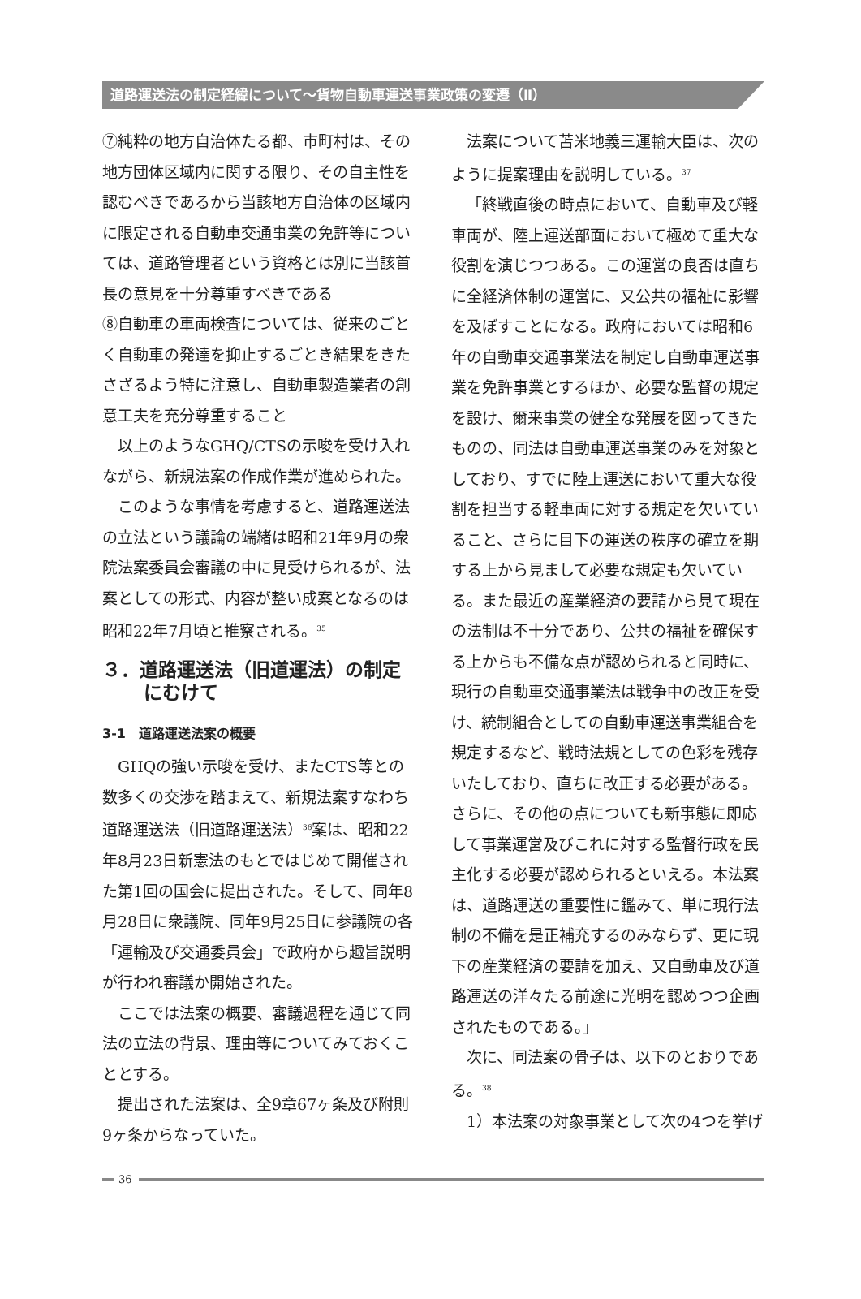道路運送法の制定経緯について～貨物自動車運送事業政策の変遷（Ⅱ）
⑦純粋の地方自治体たる都、市町村は、その地方団体区域内に関する限り、その自主性を認むべきであるから当該地方自治体の区域内に限定される自動車交通事業の免許等については、道路管理者という資格とは別に当該首長の意見を十分尊重すべきである
⑧自動車の車両検査については、従来のごとく自動車の発達を抑止するごとき結果をきたさざるよう特に注意し、自動車製造業者の創意工夫を充分尊重すること
以上のようなGHQ/CTSの示唆を受け入れながら、新規法案の作成作業が進められた。
このような事情を考慮すると、道路運送法の立法という議論の端緒は昭和21年9月の衆院法案委員会審議の中に見受けられるが、法案としての形式、内容が整い成案となるのは昭和22年7月頃と推察される。<sup>35</sup>
３．道路運送法（旧道運法）の制定にむけて
3-1　道路運送法案の概要
GHQの強い示唆を受け、またCTS等との数多くの交渉を踏まえて、新規法案すなわち道路運送法（旧道路運送法）<sup>36</sup>案は、昭和22年8月23日新憲法のもとではじめて開催された第1回の国会に提出された。そして、同年8月28日に衆議院、同年9月25日に参議院の各「運輸及び交通委員会」で政府から趣旨説明が行われ審議か開始された。
ここでは法案の概要、審議過程を通じて同法の立法の背景、理由等についてみておくこととする。
提出された法案は、全9章67ヶ条及び附則9ヶ条からなっていた。
法案について苫米地義三運輸大臣は、次のように提案理由を説明している。<sup>37</sup>
「終戦直後の時点において、自動車及び軽車両が、陸上運送部面において極めて重大な役割を演じつつある。この運営の良否は直ちに全経済体制の運営に、又公共の福祉に影響を及ぼすことになる。政府においては昭和6年の自動車交通事業法を制定し自動車運送事業を免許事業とするほか、必要な監督の規定を設け、爾来事業の健全な発展を図ってきたものの、同法は自動車運送事業のみを対象としており、すでに陸上運送において重大な役割を担当する軽車両に対する規定を欠いていること、さらに目下の運送の秩序の確立を期する上から見まして必要な規定も欠いている。また最近の産業経済の要請から見て現在の法制は不十分であり、公共の福祉を確保する上からも不備な点が認められると同時に、現行の自動車交通事業法は戦争中の改正を受け、統制組合としての自動車運送事業組合を規定するなど、戦時法規としての色彩を残存いたしており、直ちに改正する必要がある。さらに、その他の点についても新事態に即応して事業運営及びこれに対する監督行政を民主化する必要が認められるといえる。本法案は、道路運送の重要性に鑑みて、単に現行法制の不備を是正補充するのみならず、更に現下の産業経済の要請を加え、又自動車及び道路運送の洋々たる前途に光明を認めつつ企画されたものである。」
次に、同法案の骨子は、以下のとおりである。<sup>38</sup>
1）本法案の対象事業として次の4つを挙げ
36